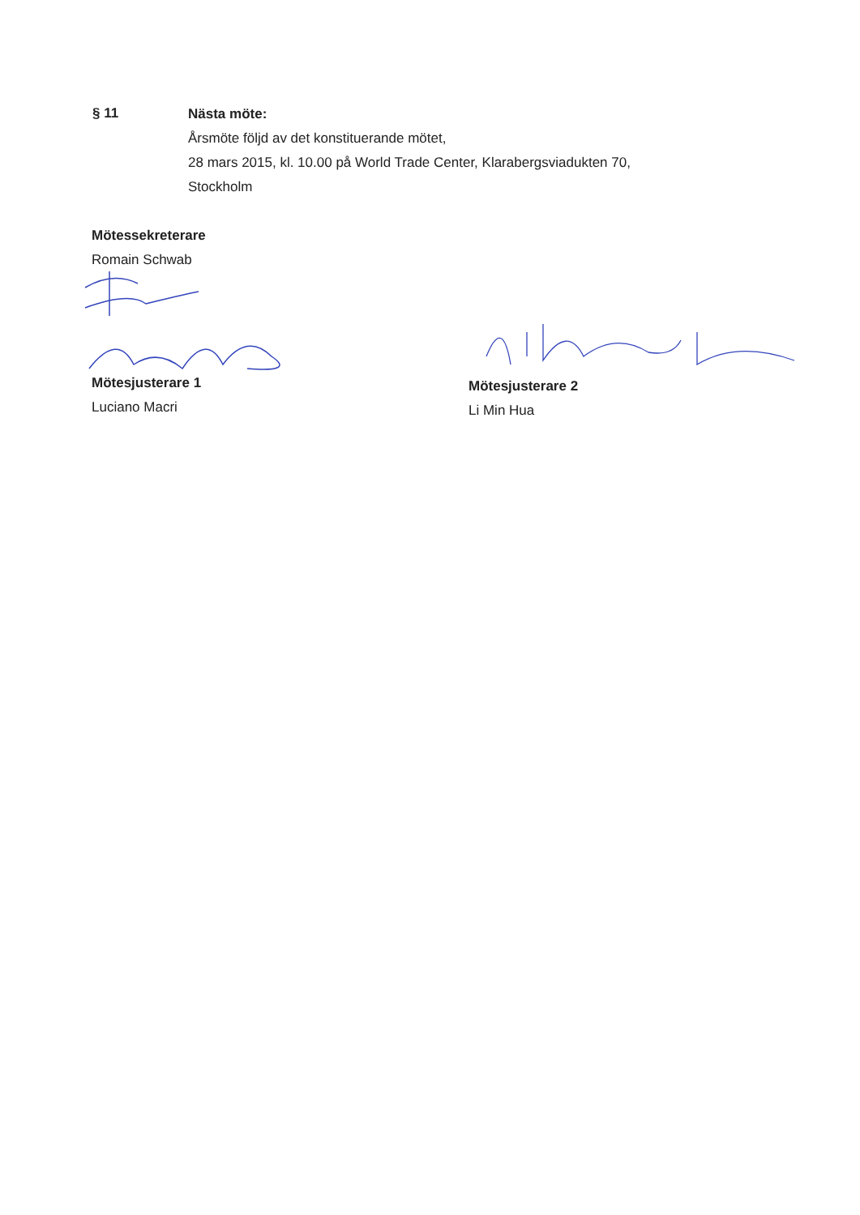§ 11
Nästa möte:
Årsmöte följd av det konstituerande mötet,
28 mars 2015, kl. 10.00 på World Trade Center, Klarabergsviadukten 70,
Stockholm
Mötessekreterare
Romain Schwab
Mötesjusterare 1
Luciano Macri
Mötesjusterare 2
Li Min Hua